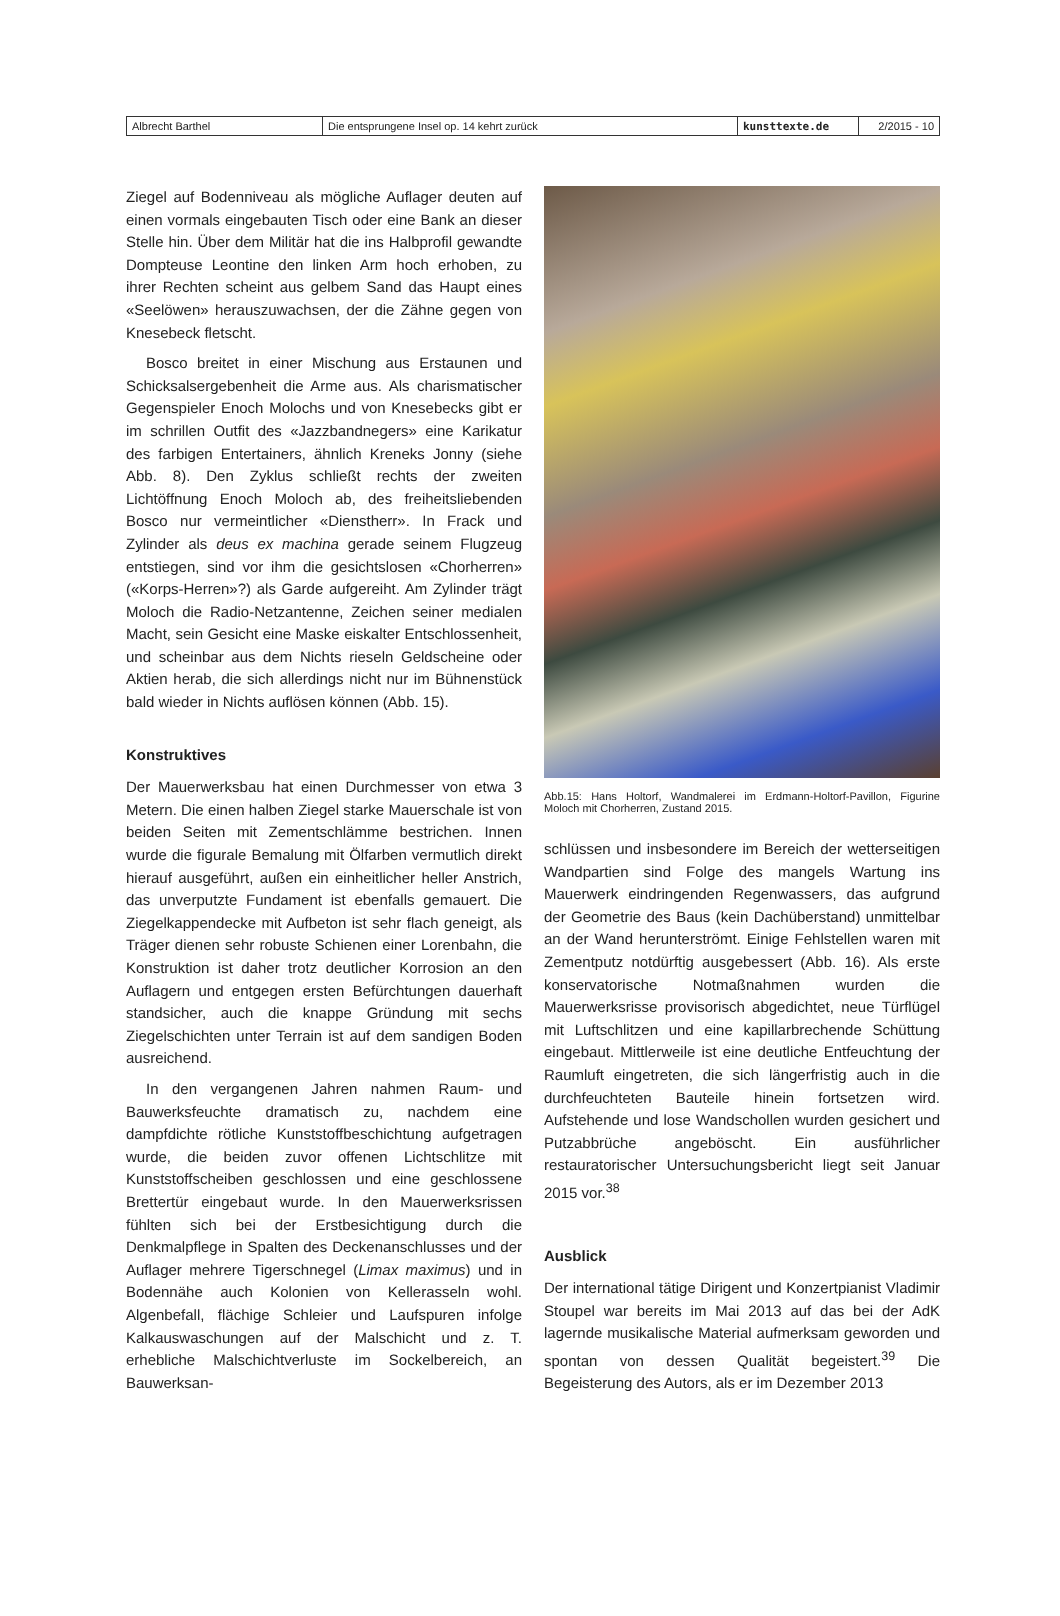| Albrecht Barthel | Die entsprungene Insel op. 14 kehrt zurück | kunsttexte.de | 2/2015 - 10 |
Ziegel auf Bodenniveau als mögliche Auflager deuten auf einen vormals eingebauten Tisch oder eine Bank an dieser Stelle hin. Über dem Militär hat die ins Halbprofil gewandte Dompteuse Leontine den linken Arm hoch erhoben, zu ihrer Rechten scheint aus gelbem Sand das Haupt eines «Seelöwen» herauszuwachsen, der die Zähne gegen von Knesebeck fletscht.
Bosco breitet in einer Mischung aus Erstaunen und Schicksalsergebenheit die Arme aus. Als charismatischer Gegenspieler Enoch Molochs und von Knesebecks gibt er im schrillen Outfit des «Jazzbandnegers» eine Karikatur des farbigen Entertainers, ähnlich Kreneks Jonny (siehe Abb. 8). Den Zyklus schließt rechts der zweiten Lichtöffnung Enoch Moloch ab, des freiheitsliebenden Bosco nur vermeintlicher «Dienstherr». In Frack und Zylinder als deus ex machina gerade seinem Flugzeug entstiegen, sind vor ihm die gesichtslosen «Chorherren» («Korps-Herren»?) als Garde aufgereiht. Am Zylinder trägt Moloch die Radio-Netzantenne, Zeichen seiner medialen Macht, sein Gesicht eine Maske eiskalter Entschlossenheit, und scheinbar aus dem Nichts rieseln Geldscheine oder Aktien herab, die sich allerdings nicht nur im Bühnenstück bald wieder in Nichts auflösen können (Abb. 15).
Konstruktives
Der Mauerwerksbau hat einen Durchmesser von etwa 3 Metern. Die einen halben Ziegel starke Mauerschale ist von beiden Seiten mit Zementschlämme bestrichen. Innen wurde die figurale Bemalung mit Ölfarben vermutlich direkt hierauf ausgeführt, außen ein einheitlicher heller Anstrich, das unverputzte Fundament ist ebenfalls gemauert. Die Ziegelkappendecke mit Aufbeton ist sehr flach geneigt, als Träger dienen sehr robuste Schienen einer Lorenbahn, die Konstruktion ist daher trotz deutlicher Korrosion an den Auflagern und entgegen ersten Befürchtungen dauerhaft standsicher, auch die knappe Gründung mit sechs Ziegelschichten unter Terrain ist auf dem sandigen Boden ausreichend.
In den vergangenen Jahren nahmen Raum- und Bauwerksfeuchte dramatisch zu, nachdem eine dampfdichte rötliche Kunststoffbeschichtung aufgetragen wurde, die beiden zuvor offenen Lichtschlitze mit Kunststoffscheiben geschlossen und eine geschlossene Brettertür eingebaut wurde. In den Mauerwerksrissen fühlten sich bei der Erstbesichtigung durch die Denkmalpflege in Spalten des Deckenanschlusses und der Auflager mehrere Tigerschnegel (Limax maximus) und in Bodennähe auch Kolonien von Kellerasseln wohl. Algenbefall, flächige Schleier und Laufspuren infolge Kalkauswaschungen auf der Malschicht und z. T. erhebliche Malschichtverluste im Sockelbereich, an Bauwerksan-
Abb.15: Hans Holtorf, Wandmalerei im Erdmann-Holtorf-Pavillon, Figurine Moloch mit Chorherren, Zustand 2015.
schlüssen und insbesondere im Bereich der wetterseitigen Wandpartien sind Folge des mangels Wartung ins Mauerwerk eindringenden Regenwassers, das aufgrund der Geometrie des Baus (kein Dachüberstand) unmittelbar an der Wand herunterströmt. Einige Fehlstellen waren mit Zementputz notdürftig ausgebessert (Abb. 16). Als erste konservatorische Notmaßnahmen wurden die Mauerwerksrisse provisorisch abgedichtet, neue Türflügel mit Luftschlitzen und eine kapillarbrechende Schüttung eingebaut. Mittlerweile ist eine deutliche Entfeuchtung der Raumluft eingetreten, die sich längerfristig auch in die durchfeuchteten Bauteile hinein fortsetzen wird. Aufstehende und lose Wandschollen wurden gesichert und Putzabbrüche angeböscht. Ein ausführlicher restauratorischer Untersuchungsbericht liegt seit Januar 2015 vor.<sup>38</sup>
Ausblick
Der international tätige Dirigent und Konzertpianist Vladimir Stoupel war bereits im Mai 2013 auf das bei der AdK lagernde musikalische Material aufmerksam geworden und spontan von dessen Qualität begeistert.<sup>39</sup> Die Begeisterung des Autors, als er im Dezember 2013